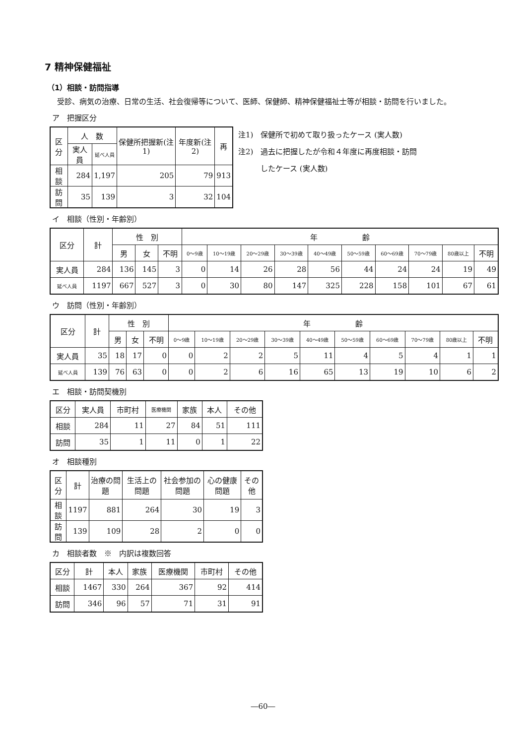7 精神保健福祉
（1）相談・訪問指導
　受診、病気の治療、日常の生活、社会復帰等について、医師、保健師、精神保健福祉士等が相談・訪問を行いました。
ア　把握区分
| 区分 | 人 数 | | 保健所把握新(注1) | 年度新(注2) | 再 |
| --- | --- | --- | --- | --- | --- |
| | 実人員 | 延べ人員 | | | |
| 相談 | 284 | 1,197 | 205 | 79 | 913 |
| 訪問 | 35 | 139 | 3 | 32 | 104 |
注1)　保健所で初めて取り扱ったケース (実人数)
注2)　過去に把握したが令和４年度に再度相談・訪問
　　　したケース (実人数)
イ　相談（性別・年齢別）
| 区分 | 計 | 性 別 | | | 年 齢 | | | | | | | | | |
| --- | --- | --- | --- | --- | --- | --- | --- | --- | --- | --- | --- | --- | --- | --- |
| | | 男 | 女 | 不明 | 0～9歳 | 10～19歳 | 20～29歳 | 30～39歳 | 40～49歳 | 50～59歳 | 60～69歳 | 70～79歳 | 80歳以上 | 不明 |
| 実人員 | 284 | 136 | 145 | 3 | 0 | 14 | 26 | 28 | 56 | 44 | 24 | 24 | 19 | 49 |
| 延べ人員 | 1197 | 667 | 527 | 3 | 0 | 30 | 80 | 147 | 325 | 228 | 158 | 101 | 67 | 61 |
ウ　訪問（性別・年齢別）
| 区分 | 計 | 性 別 | | | 年 齢 | | | | | | | | | |
| --- | --- | --- | --- | --- | --- | --- | --- | --- | --- | --- | --- | --- | --- | --- |
| | | 男 | 女 | 不明 | 0～9歳 | 10～19歳 | 20～29歳 | 30～39歳 | 40～49歳 | 50～59歳 | 60～69歳 | 70～79歳 | 80歳以上 | 不明 |
| 実人員 | 35 | 18 | 17 | 0 | 0 | 2 | 2 | 5 | 11 | 4 | 5 | 4 | 1 | 1 |
| 延べ人員 | 139 | 76 | 63 | 0 | 0 | 2 | 6 | 16 | 65 | 13 | 19 | 10 | 6 | 2 |
エ　相談・訪問契機別
| 区分 | 実人員 | 市町村 | 医療機関 | 家族 | 本人 | その他 |
| --- | --- | --- | --- | --- | --- | --- |
| 相談 | 284 | 11 | 27 | 84 | 51 | 111 |
| 訪問 | 35 | 1 | 11 | 0 | 1 | 22 |
オ　相談種別
| 区分 | 計 | 治療の問題 | 生活上の問題 | 社会参加の問題 | 心の健康問題 | その他 |
| --- | --- | --- | --- | --- | --- | --- |
| 相談 | 1197 | 881 | 264 | 30 | 19 | 3 |
| 訪問 | 139 | 109 | 28 | 2 | 0 | 0 |
カ　相談者数　※　内訳は複数回答
| 区分 | 計 | 本人 | 家族 | 医療機関 | 市町村 | その他 |
| --- | --- | --- | --- | --- | --- | --- |
| 相談 | 1467 | 330 | 264 | 367 | 92 | 414 |
| 訪問 | 346 | 96 | 57 | 71 | 31 | 91 |
―60―